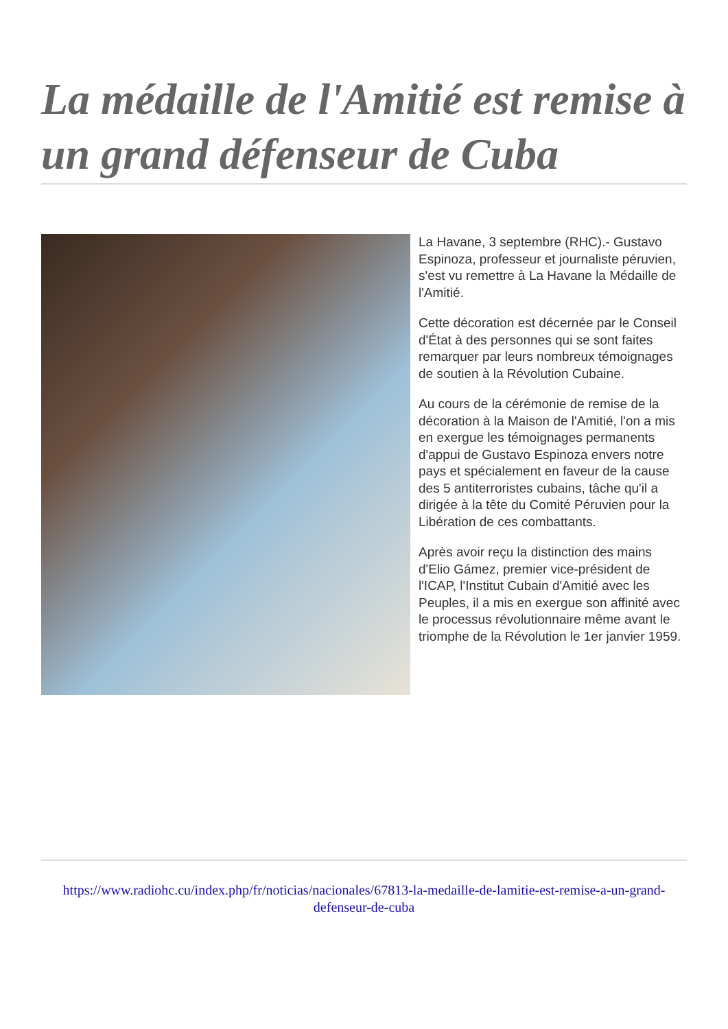La médaille de l'Amitié est remise à un grand défenseur de Cuba
La Havane, 3 septembre (RHC).- Gustavo Espinoza, professeur et journaliste péruvien, s'est vu remettre à La Havane la Médaille de l'Amitié.
Cette décoration est décernée par le Conseil d'État à des personnes qui se sont faites remarquer par leurs nombreux témoignages de soutien à la Révolution Cubaine.
Au cours de la cérémonie de remise de la décoration à la Maison de l'Amitié, l'on a mis en exergue les témoignages permanents d'appui de Gustavo Espinoza envers notre pays et spécialement en faveur de la cause des 5 antiterroristes cubains, tâche qu'il a dirigée à la tête du Comité Péruvien pour la Libération de ces combattants.
Après avoir reçu la distinction des mains d'Elio Gámez, premier vice-président de l'ICAP, l'Institut Cubain d'Amitié avec les Peuples, il a mis en exergue son affinité avec le processus révolutionnaire même avant le triomphe de la Révolution le 1er janvier 1959.
https://www.radiohc.cu/index.php/fr/noticias/nacionales/67813-la-medaille-de-lamitie-est-remise-a-un-grand-defenseur-de-cuba